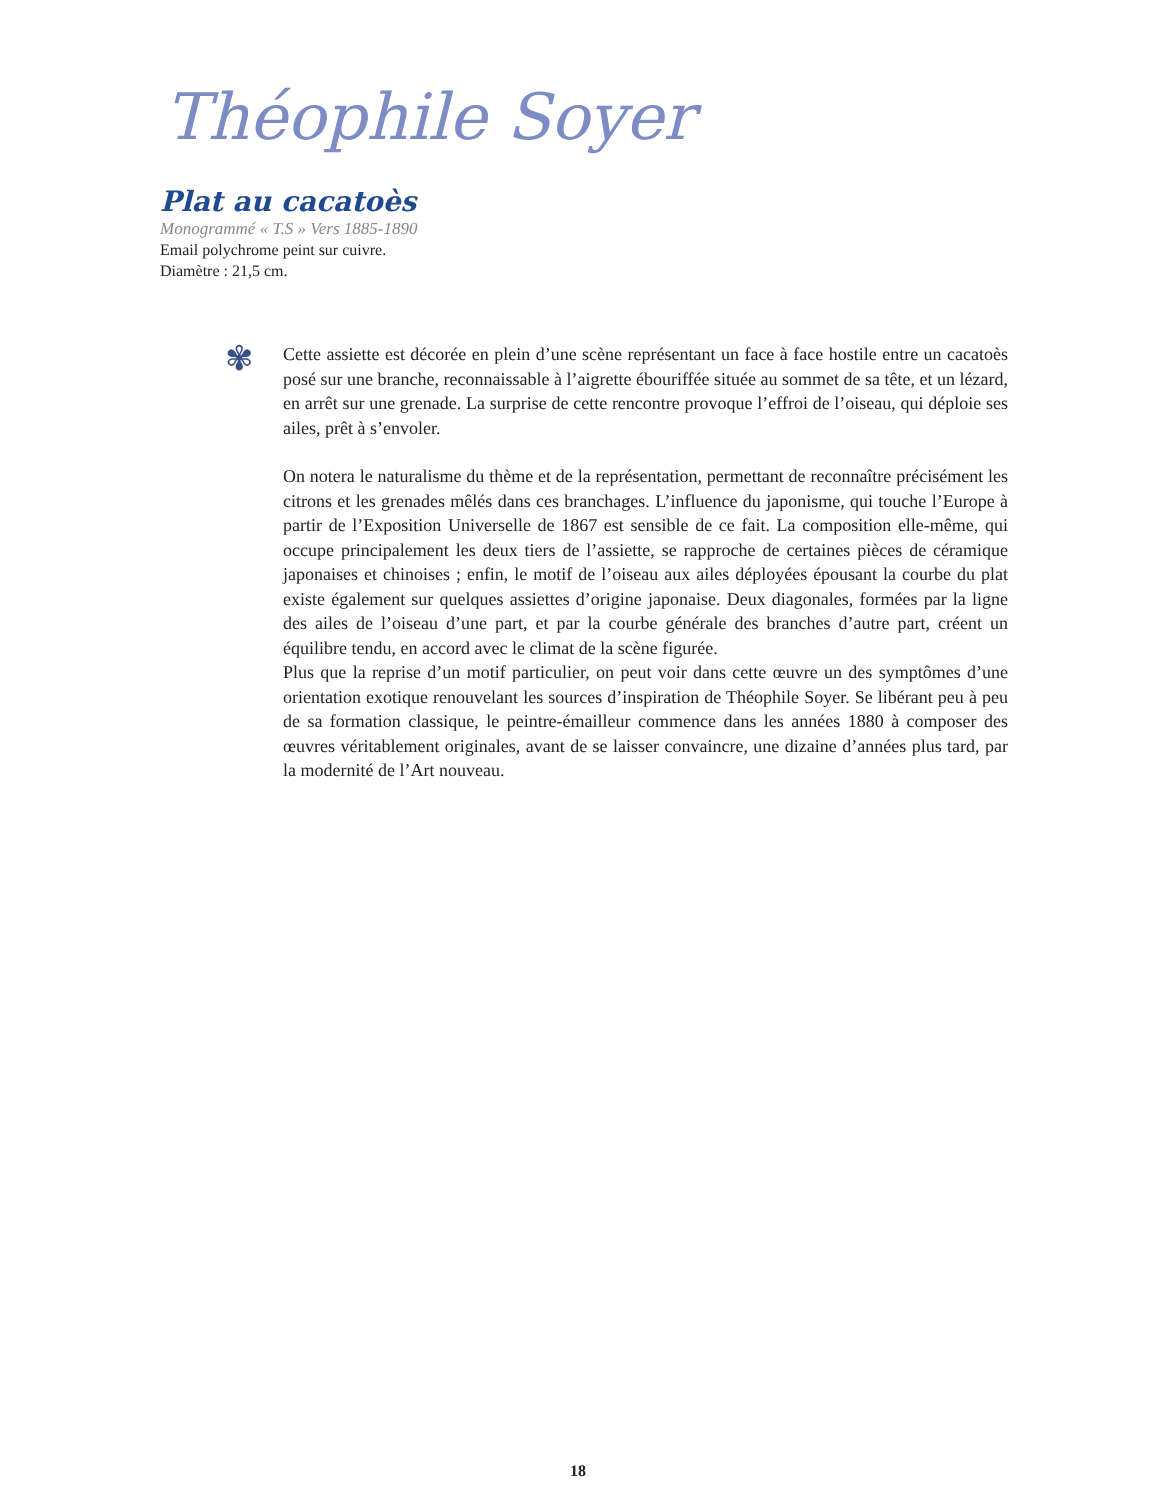Théophile Soyer
Plat au cacatoès
Monogrammé « T.S » Vers 1885-1890
Email polychrome peint sur cuivre.
Diamètre : 21,5 cm.
✾
Cette assiette est décorée en plein d’une scène représentant un face à face hostile entre un cacatoès posé sur une branche, reconnaissable à l’aigrette ébouriffée située au sommet de sa tête, et un lézard, en arrêt sur une grenade. La surprise de cette rencontre provoque l’effroi de l’oiseau, qui déploie ses ailes, prêt à s’envoler.
On notera le naturalisme du thème et de la représentation, permettant de reconnaître précisément les citrons et les grenades mêlés dans ces branchages. L’influence du japonisme, qui touche l’Europe à partir de l’Exposition Universelle de 1867 est sensible de ce fait. La composition elle-même, qui occupe principalement les deux tiers de l’assiette, se rapproche de certaines pièces de céramique japonaises et chinoises ; enfin, le motif de l’oiseau aux ailes déployées épousant la courbe du plat existe également sur quelques assiettes d’origine japonaise. Deux diagonales, formées par la ligne des ailes de l’oiseau d’une part, et par la courbe générale des branches d’autre part, créent un équilibre tendu, en accord avec le climat de la scène figurée.
Plus que la reprise d’un motif particulier, on peut voir dans cette œuvre un des symptômes d’une orientation exotique renouvelant les sources d’inspiration de Théophile Soyer. Se libérant peu à peu de sa formation classique, le peintre-émailleur commence dans les années 1880 à composer des œuvres véritablement originales, avant de se laisser convaincre, une dizaine d’années plus tard, par la modernité de l’Art nouveau.
18